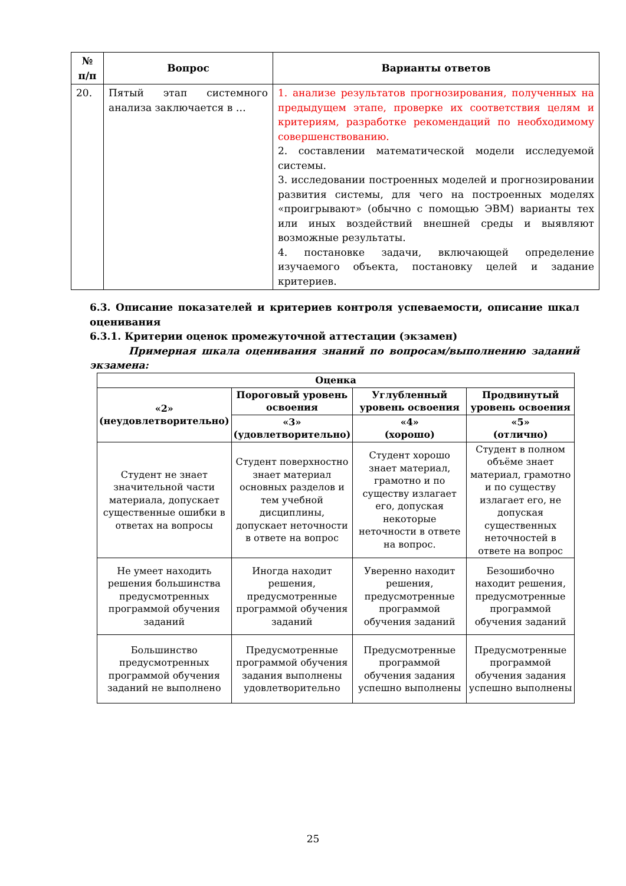| № п/п | Вопрос | Варианты ответов |
| --- | --- | --- |
| 20. | Пятый этап системного анализа заключается в … | 1. анализе результатов прогнозирования, полученных на предыдущем этапе, проверке их соответствия целям и критериям, разработке рекомендаций по необходимому совершенствованию. 2. составлении математической модели исследуемой системы. 3. исследовании построенных моделей и прогнозировании развития системы, для чего на построенных моделях «проигрывают» (обычно с помощью ЭВМ) варианты тех или иных воздействий внешней среды и выявляют возможные результаты. 4. постановке задачи, включающей определение изучаемого объекта, постановку целей и задание критериев. |
6.3. Описание показателей и критериев контроля успеваемости, описание шкал оценивания
6.3.1. Критерии оценок промежуточной аттестации (экзамен)
Примерная шкала оценивания знаний по вопросам/выполнению заданий экзамена:
| Оценка | | | |
| --- | --- | --- | --- |
| «2» (неудовлетворительно) | Пороговый уровень освоения | Углубленный уровень освоения | Продвинутый уровень освоения |
| | «3» (удовлетворительно) | «4» (хорошо) | «5» (отлично) |
| Студент не знает значительной части материала, допускает существенные ошибки в ответах на вопросы | Студент поверхностно знает материал основных разделов и тем учебной дисциплины, допускает неточности в ответе на вопрос | Студент хорошо знает материал, грамотно и по существу излагает его, допуская некоторые неточности в ответе на вопрос. | Студент в полном объёме знает материал, грамотно и по существу излагает его, не допуская существенных неточностей в ответе на вопрос |
| Не умеет находить решения большинства предусмотренных программой обучения заданий | Иногда находит решения, предусмотренные программой обучения заданий | Уверенно находит решения, предусмотренные программой обучения заданий | Безошибочно находит решения, предусмотренные программой обучения заданий |
| Большинство предусмотренных программой обучения заданий не выполнено | Предусмотренные программой обучения задания выполнены удовлетворительно | Предусмотренные программой обучения задания успешно выполнены | Предусмотренные программой обучения задания успешно выполнены |
25